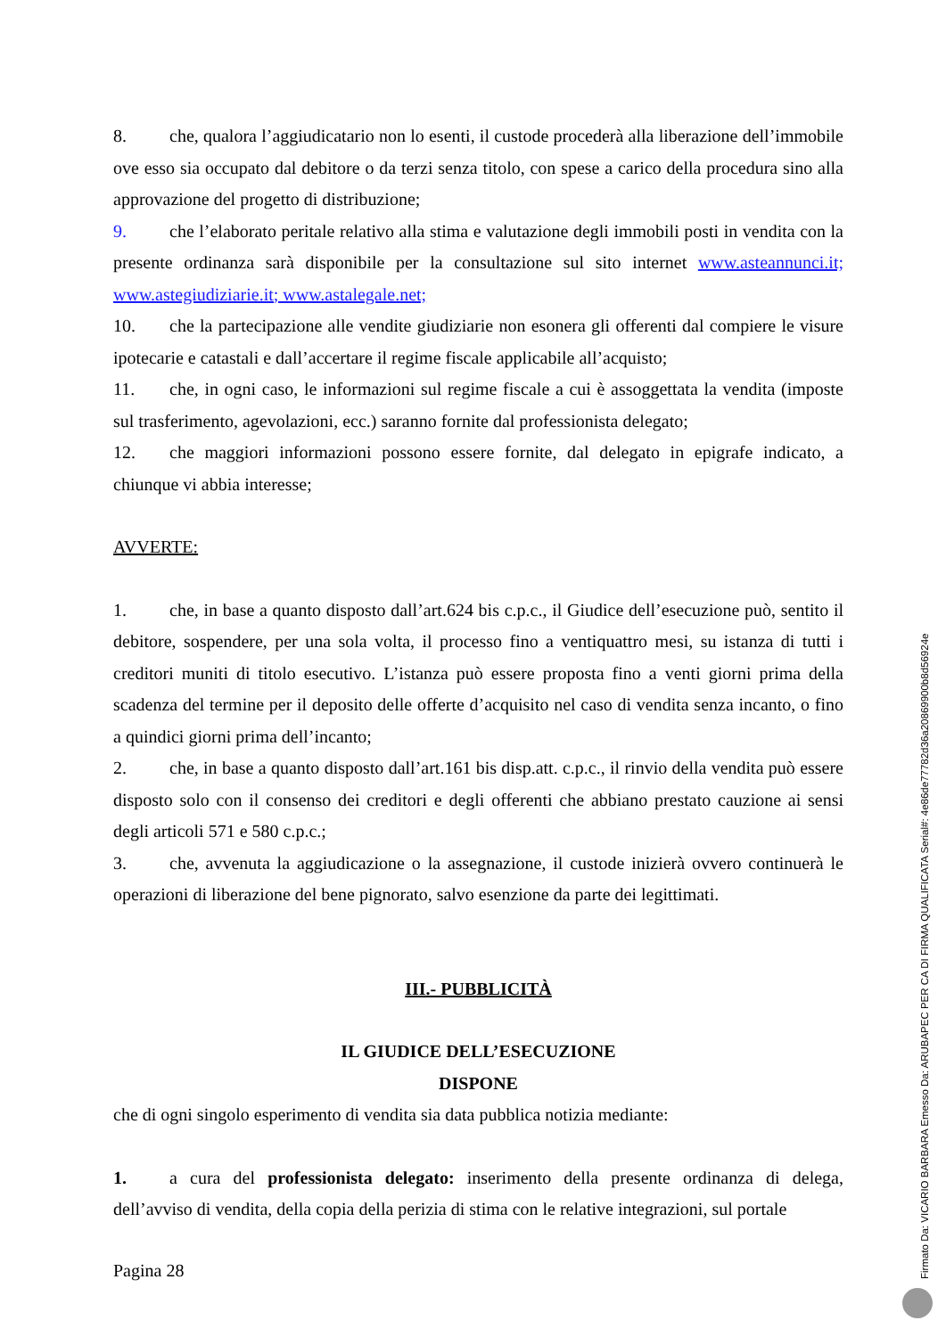8. che, qualora l’aggiudicatario non lo esenti, il custode procederà alla liberazione dell’immobile ove esso sia occupato dal debitore o da terzi senza titolo, con spese a carico della procedura sino alla approvazione del progetto di distribuzione;
9. che l’elaborato peritale relativo alla stima e valutazione degli immobili posti in vendita con la presente ordinanza sarà disponibile per la consultazione sul sito internet www.asteannunci.it; www.astegiudiziarie.it; www.astalegale.net;
10. che la partecipazione alle vendite giudiziarie non esonera gli offerenti dal compiere le visure ipotecarie e catastali e dall’accertare il regime fiscale applicabile all’acquisto;
11. che, in ogni caso, le informazioni sul regime fiscale a cui è assoggettata la vendita (imposte sul trasferimento, agevolazioni, ecc.) saranno fornite dal professionista delegato;
12. che maggiori informazioni possono essere fornite, dal delegato in epigrafe indicato, a chiunque vi abbia interesse;
AVVERTE:
1. che, in base a quanto disposto dall’art.624 bis c.p.c., il Giudice dell’esecuzione può, sentito il debitore, sospendere, per una sola volta, il processo fino a ventiquattro mesi, su istanza di tutti i creditori muniti di titolo esecutivo. L’istanza può essere proposta fino a venti giorni prima della scadenza del termine per il deposito delle offerte d’acquisito nel caso di vendita senza incanto, o fino a quindici giorni prima dell’incanto;
2. che, in base a quanto disposto dall’art.161 bis disp.att. c.p.c., il rinvio della vendita può essere disposto solo con il consenso dei creditori e degli offerenti che abbiano prestato cauzione ai sensi degli articoli 571 e 580 c.p.c.;
3. che, avvenuta la aggiudicazione o la assegnazione, il custode inizierà ovvero continuerà le operazioni di liberazione del bene pignorato, salvo esenzione da parte dei legittimati.
III.- PUBBLICITÀ
IL GIUDICE DELL’ESECUZIONE
DISPONE
che di ogni singolo esperimento di vendita sia data pubblica notizia mediante:
1. a cura del professionista delegato: inserimento della presente ordinanza di delega, dell’avviso di vendita, della copia della perizia di stima con le relative integrazioni, sul portale
Pagina 28
Firmato Da: VICARIO BARBARA Emesso Da: ARUBAPEC PER CA DI FIRMA QUALIFICATA Serial#: 4e86de77782d36a20869900b8d56924e